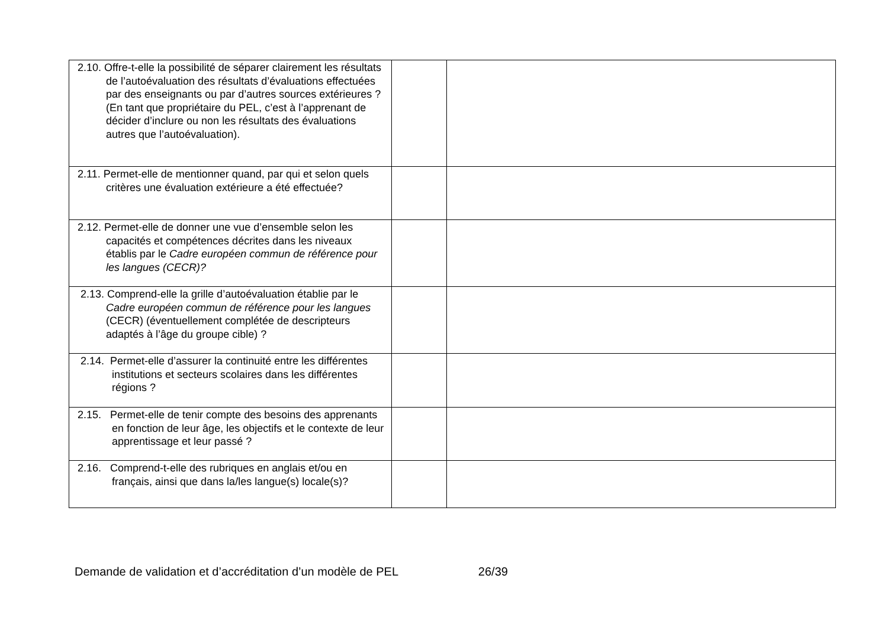| 2.10. Offre-t-elle la possibilité de séparer clairement les résultats de l’autoévaluation des résultats d’évaluations effectuées par des enseignants ou par d’autres sources extérieures ? (En tant que propriétaire du PEL, c’est à l’apprenant de décider d’inclure ou non les résultats des évaluations autres que l’autoévaluation). | | |
| 2.11. Permet-elle de mentionner quand, par qui et selon quels critères une évaluation extérieure a été effectuée? | | |
| 2.12. Permet-elle de donner une vue d’ensemble selon les capacités et compétences décrites dans les niveaux établis par le Cadre européen commun de référence pour les langues (CECR)? | | |
| 2.13. Comprend-elle la grille d’autoévaluation établie par le Cadre européen commun de référence pour les langues (CECR) (éventuellement complétée de descripteurs adaptés à l’âge du groupe cible) ? | | |
| 2.14. Permet-elle d’assurer la continuité entre les différentes institutions et secteurs scolaires dans les différentes régions ? | | |
| 2.15. Permet-elle de tenir compte des besoins des apprenants en fonction de leur âge, les objectifs et le contexte de leur apprentissage et leur passé ? | | |
| 2.16. Comprend-t-elle des rubriques en anglais et/ou en français, ainsi que dans la/les langue(s) locale(s)? | | |
Demande de validation et d’accréditation d’un modèle de PEL 26/39